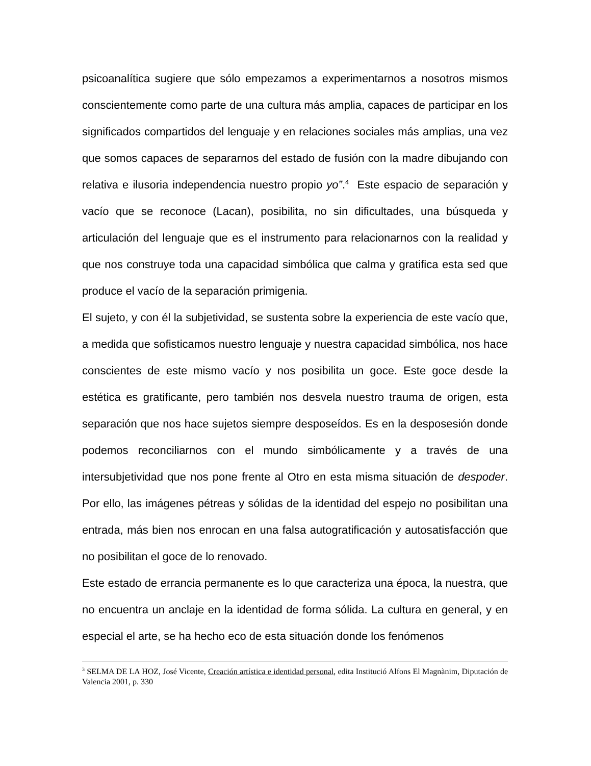psicoanalítica sugiere que sólo empezamos a experimentarnos a nosotros mismos conscientemente como parte de una cultura más amplia, capaces de participar en los significados compartidos del lenguaje y en relaciones sociales más amplias, una vez que somos capaces de separarnos del estado de fusión con la madre dibujando con relativa e ilusoria independencia nuestro propio yo”.<sup>4</sup> Este espacio de separación y vacío que se reconoce (Lacan), posibilita, no sin dificultades, una búsqueda y articulación del lenguaje que es el instrumento para relacionarnos con la realidad y que nos construye toda una capacidad simbólica que calma y gratifica esta sed que produce el vacío de la separación primigenia.
El sujeto, y con él la subjetividad, se sustenta sobre la experiencia de este vacío que, a medida que sofisticamos nuestro lenguaje y nuestra capacidad simbólica, nos hace conscientes de este mismo vacío y nos posibilita un goce. Este goce desde la estética es gratificante, pero también nos desvela nuestro trauma de origen, esta separación que nos hace sujetos siempre desposeídos. Es en la desposesión donde podemos reconciliarnos con el mundo simbólicamente y a través de una intersubjetividad que nos pone frente al Otro en esta misma situación de despoder. Por ello, las imágenes pétreas y sólidas de la identidad del espejo no posibilitan una entrada, más bien nos enrocan en una falsa autogratificación y autosatisfacción que no posibilitan el goce de lo renovado.
Este estado de errancia permanente es lo que caracteriza una época, la nuestra, que no encuentra un anclaje en la identidad de forma sólida. La cultura en general, y en especial el arte, se ha hecho eco de esta situación donde los fenómenos
<sup>3</sup> SELMA DE LA HOZ, José Vicente, Creación artística e identidad personal, edita Institució Alfons El Magnànim, Diputación de Valencia 2001, p. 330